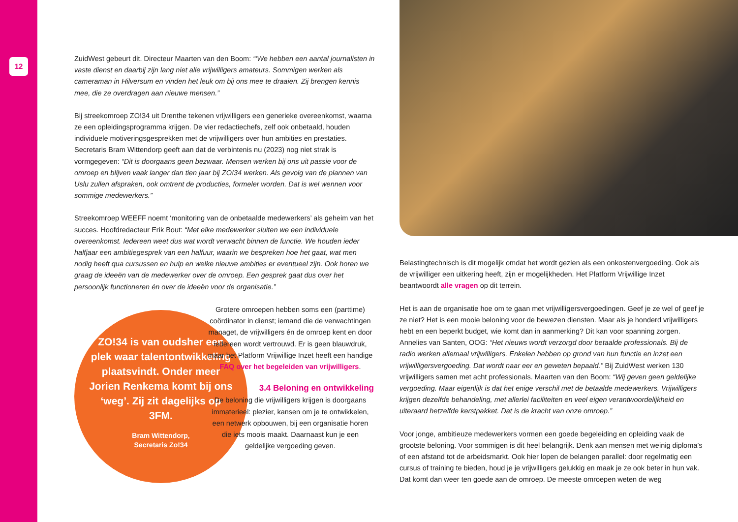12
ZuidWest gebeurt dit. Directeur Maarten van den Boom: “‘We hebben een aantal journalisten in vaste dienst en daarbij zijn lang niet alle vrijwilligers amateurs. Sommigen werken als cameraman in Hilversum en vinden het leuk om bij ons mee te draaien. Zij brengen kennis mee, die ze overdragen aan nieuwe mensen.”
Bij streekomroep ZO!34 uit Drenthe tekenen vrijwilligers een generieke overeenkomst, waarna ze een opleidingsprogramma krijgen. De vier redactiechefs, zelf ook onbetaald, houden individuele motiveringsgesprekken met de vrijwilligers over hun ambities en prestaties. Secretaris Bram Wittendorp geeft aan dat de verbintenis nu (2023) nog niet strak is vormgegeven: “Dit is doorgaans geen bezwaar. Mensen werken bij ons uit passie voor de omroep en blijven vaak langer dan tien jaar bij ZO!34 werken. Als gevolg van de plannen van Uslu zullen afspraken, ook omtrent de producties, formeler worden. Dat is wel wennen voor sommige medewerkers.”
Streekomroep WEEFF noemt ‘monitoring van de onbetaalde medewerkers’ als geheim van het succes. Hoofdredacteur Erik Bout: “Met elke medewerker sluiten we een individuele overeenkomst. Iedereen weet dus wat wordt verwacht binnen de functie. We houden ieder halfjaar een ambitiegesprek van een halfuur, waarin we bespreken hoe het gaat, wat men nodig heeft qua cursussen en hulp en welke nieuwe ambities er eventueel zijn. Ook horen we graag de ideeën van de medewerker over de omroep. Een gesprek gaat dus over het persoonlijk functioneren én over de ideeën voor de organisatie.”
ZO!34 is van oudsher een plek waar talentontwikkeling plaatsvindt. Onder meer Jorien Renkema komt bij ons ‘weg’. Zij zit dagelijks op 3FM.
Bram Wittendorp,
Secretaris Zo!34
Grotere omroepen hebben soms een (parttime) coördinator in dienst; iemand die de verwachtingen managet, de vrijwilligers én de omroep kent en door iedereen wordt vertrouwd. Er is geen blauwdruk, maar het Platform Vrijwillige Inzet heeft een handige FAQ over het begeleiden van vrijwilligers.
3.4 Beloning en ontwikkeling
De beloning die vrijwilligers krijgen is doorgaans immaterieel: plezier, kansen om je te ontwikkelen, een netwerk opbouwen, bij een organisatie horen die iets moois maakt. Daarnaast kun je een geldelijke vergoeding geven.
Belastingtechnisch is dit mogelijk omdat het wordt gezien als een onkostenvergoeding. Ook als de vrijwilliger een uitkering heeft, zijn er mogelijkheden. Het Platform Vrijwillige Inzet beantwoordt alle vragen op dit terrein.
Het is aan de organisatie hoe om te gaan met vrijwilligersvergoedingen. Geef je ze wel of geef je ze niet? Het is een mooie beloning voor de bewezen diensten. Maar als je honderd vrijwilligers hebt en een beperkt budget, wie komt dan in aanmerking? Dit kan voor spanning zorgen. Annelies van Santen, OOG: “Het nieuws wordt verzorgd door betaalde professionals. Bij de radio werken allemaal vrijwilligers. Enkelen hebben op grond van hun functie en inzet een vrijwilligersvergoeding. Dat wordt naar eer en geweten bepaald.” Bij ZuidWest werken 130 vrijwilligers samen met acht professionals. Maarten van den Boom: “Wij geven geen geldelijke vergoeding. Maar eigenlijk is dat het enige verschil met de betaalde medewerkers. Vrijwilligers krijgen dezelfde behandeling, met allerlei faciliteiten en veel eigen verantwoordelijkheid en uiteraard hetzelfde kerstpakket. Dat is de kracht van onze omroep.”
Voor jonge, ambitieuze medewerkers vormen een goede begeleiding en opleiding vaak de grootste beloning. Voor sommigen is dit heel belangrijk. Denk aan mensen met weinig diploma’s of een afstand tot de arbeidsmarkt. Ook hier lopen de belangen parallel: door regelmatig een cursus of training te bieden, houd je je vrijwilligers gelukkig en maak je ze ook beter in hun vak. Dat komt dan weer ten goede aan de omroep. De meeste omroepen weten de weg